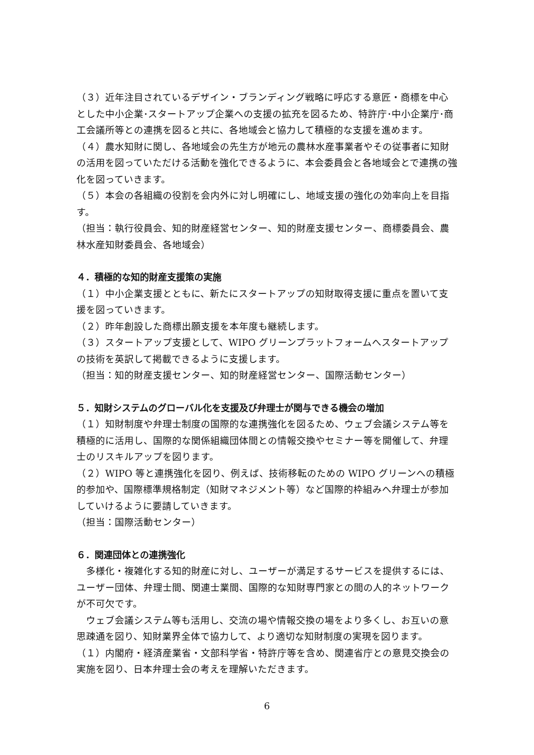（３）近年注目されているデザイン・ブランディング戦略に呼応する意匠・商標を中心とした中小企業･スタートアップ企業への支援の拡充を図るため、特許庁･中小企業庁･商工会議所等との連携を図ると共に、各地域会と協力して積極的な支援を進めます。
（４）農水知財に関し、各地域会の先生方が地元の農林水産事業者やその従事者に知財の活用を図っていただける活動を強化できるように、本会委員会と各地域会とで連携の強化を図っていきます。
（５）本会の各組織の役割を会内外に対し明確にし、地域支援の強化の効率向上を目指す。
（担当：執行役員会、知的財産経営センター、知的財産支援センター、商標委員会、農林水産知財委員会、各地域会）
４．積極的な知的財産支援策の実施
（１）中小企業支援とともに、新たにスタートアップの知財取得支援に重点を置いて支援を図っていきます。
（２）昨年創設した商標出願支援を本年度も継続します。
（３）スタートアップ支援として、WIPO グリーンプラットフォームへスタートアップの技術を英訳して掲載できるように支援します。
（担当：知的財産支援センター、知的財産経営センター、国際活動センター）
５．知財システムのグローバル化を支援及び弁理士が関与できる機会の増加
（１）知財制度や弁理士制度の国際的な連携強化を図るため、ウェブ会議システム等を積極的に活用し、国際的な関係組織団体間との情報交換やセミナー等を開催して、弁理士のリスキルアップを図ります。
（２）WIPO 等と連携強化を図り、例えば、技術移転のための WIPO グリーンへの積極的参加や、国際標準規格制定（知財マネジメント等）など国際的枠組みへ弁理士が参加していけるように要請していきます。
（担当：国際活動センター）
６．関連団体との連携強化
　多様化・複雑化する知的財産に対し、ユーザーが満足するサービスを提供するには、ユーザー団体、弁理士間、関連士業間、国際的な知財専門家との間の人的ネットワークが不可欠です。
　ウェブ会議システム等も活用し、交流の場や情報交換の場をより多くし、お互いの意思疎通を図り、知財業界全体で協力して、より適切な知財制度の実現を図ります。
（１）内閣府・経済産業省・文部科学省・特許庁等を含め、関連省庁との意見交換会の実施を図り、日本弁理士会の考えを理解いただきます。
6